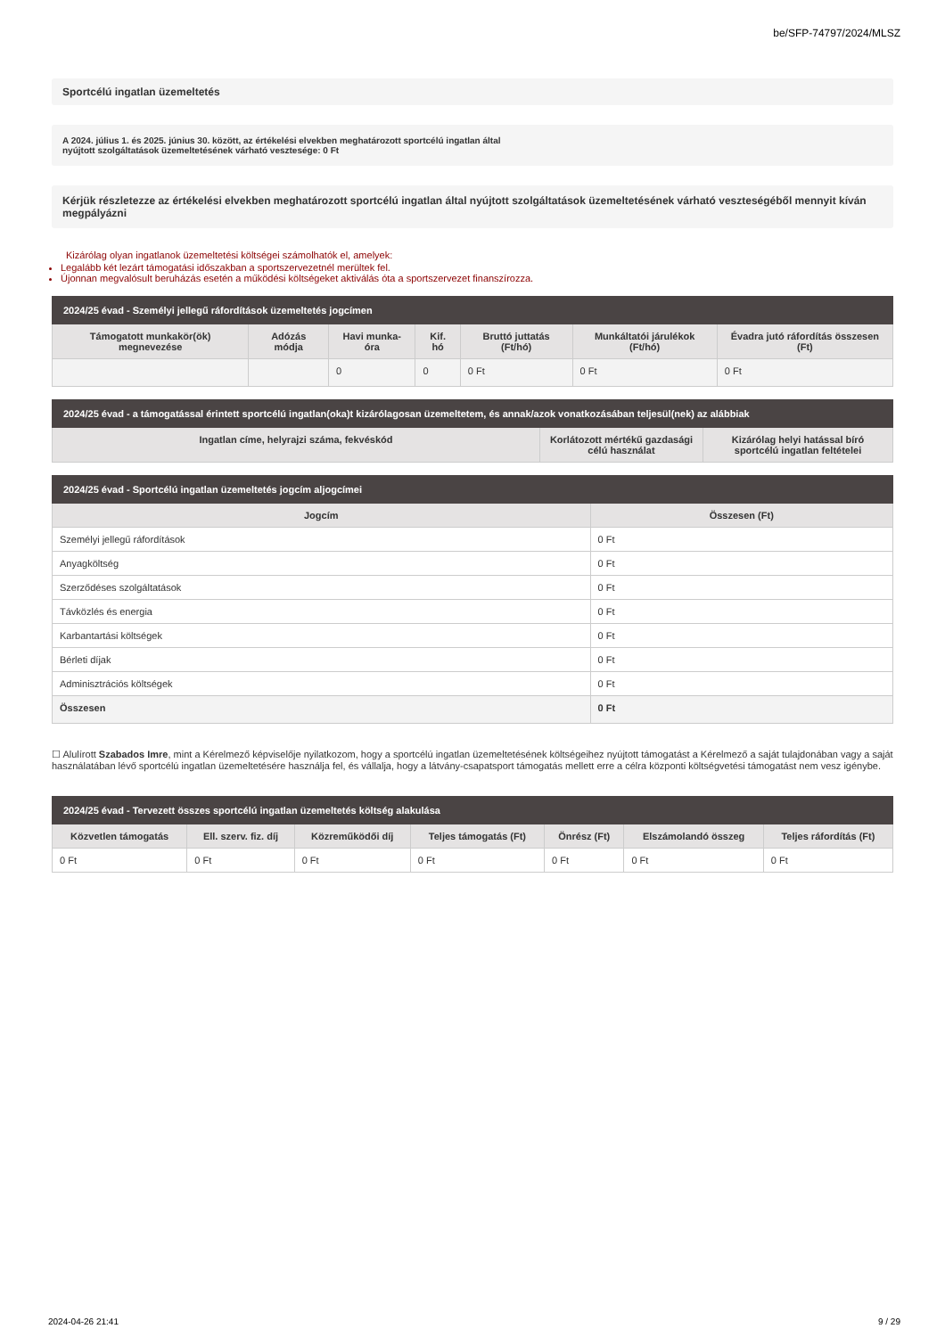be/SFP-74797/2024/MLSZ
Sportcélú ingatlan üzemeltetés
A 2024. július 1. és 2025. június 30. között, az értékelési elvekben meghatározott sportcélú ingatlan által
nyújtott szolgáltatások üzemeltetésének várható vesztesége: 0 Ft
Kérjük részletezze az értékelési elvekben meghatározott sportcélú ingatlan által nyújtott szolgáltatások üzemeltetésének várható veszteségéből mennyit kíván megpályázni
Kizárólag olyan ingatlanok üzemeltetési költségei számolhatók el, amelyek:
Legalább két lezárt támogatási időszakban a sportszervezetnél merültek fel.
Újonnan megvalósult beruházás esetén a működési költségeket aktiválás óta a sportszervezet finanszírozza.
| 2024/25 évad - Személyi jellegű ráfordítások üzemeltetés jogcímen | | | | | | |
| --- | --- | --- | --- | --- | --- | --- |
| Támogatott munkakör(ök) megnevezése | Adózás módja | Havi munka-óra | Kif. hó | Bruttó juttatás (Ft/hó) | Munkáltatói járulékok (Ft/hó) | Évadra jutó ráfordítás összesen (Ft) |
| | | 0 | 0 | 0 Ft | 0 Ft | 0 Ft |
| 2024/25 évad - a támogatással érintett sportcélú ingatlan(oka)t kizárólagosan üzemeltetem, és annak/azok vonatkozásában teljesül(nek) az alábbiak | | |
| --- | --- | --- |
| Ingatlan címe, helyrajzi száma, fekvéskód | Korlátozott mértékű gazdasági célú használat | Kizárólag helyi hatással bíró sportcélú ingatlan feltételei |
| 2024/25 évad - Sportcélú ingatlan üzemeltetés jogcím aljogcímei | |
| --- | --- |
| Jogcím | Összesen (Ft) |
| Személyi jellegű ráfordítások | 0 Ft |
| Anyagköltség | 0 Ft |
| Szerződéses szolgáltatások | 0 Ft |
| Távközlés és energia | 0 Ft |
| Karbantartási költségek | 0 Ft |
| Bérleti díjak | 0 Ft |
| Adminisztrációs költségek | 0 Ft |
| Összesen | 0 Ft |
☐ Alulírott Szabados Imre, mint a Kérelmező képviselője nyilatkozom, hogy a sportcélú ingatlan üzemeltetésének költségeihez nyújtott támogatást a Kérelmező a saját tulajdonában vagy a saját használatában lévő sportcélú ingatlan üzemeltetésére használja fel, és vállalja, hogy a látvány-csapatsport támogatás mellett erre a célra központi költségvetési támogatást nem vesz igénybe.
| 2024/25 évad - Tervezett összes sportcélú ingatlan üzemeltetés költség alakulása | | | | | | |
| --- | --- | --- | --- | --- | --- | --- |
| Közvetlen támogatás | Ell. szerv. fiz. díj | Közreműködői díj | Teljes támogatás (Ft) | Önrész (Ft) | Elszámolandó összeg | Teljes ráfordítás (Ft) |
| 0 Ft | 0 Ft | 0 Ft | 0 Ft | 0 Ft | 0 Ft | 0 Ft |
2024-04-26 21:41 9 / 29